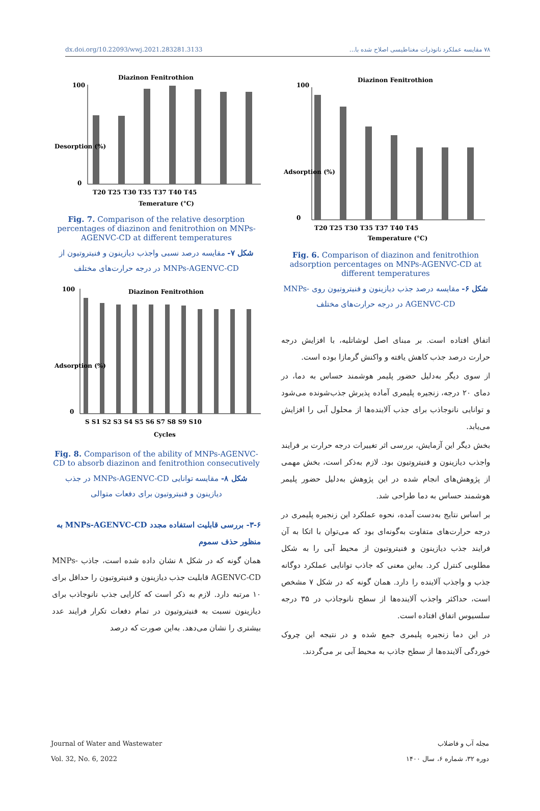dx.doi.org/10.22093/wwj.2021.283281.3133 ۷۸ مقایسه عملکرد نانوذرات مغناطیسی اصلاح شده با...
Diazinon Fenitrothion
100
0
T20 T25 T30 T35 T37 T40 T45
Temperature (°C)
Adsorption (%)
Fig. 6. Comparison of diazinon and fenitrothion adsorption percentages on MNPs-AGENVC-CD at different temperatures
شکل ۶- مقایسه درصد جذب دیازینون و فنیتروتیون روی MNPs-AGENVC-CD در درجه حرارت‌های مختلف
اتفاق افتاده است. بر مبنای اصل لوشاتلیه، با افزایش درجه حرارت درصد جذب کاهش یافته و واکنش گرمازا بوده است.
از سوی دیگر به‌دلیل حضور پلیمر هوشمند حساس به دما، در دمای ۲۰ درجه، زنجیره پلیمری آماده پذیرش جذب‌شونده می‌شود و توانایی نانوجاذب برای جذب آلاینده‌ها از محلول آبی را افزایش می‌یابد.
بخش دیگر این آزمایش، بررسی اثر تغییرات درجه حرارت بر فرایند واجذب دیازینون و فنیتروتیون بود. لازم به‌ذکر است، بخش مهمی از پژوهش‌های انجام شده در این پژوهش به‌دلیل حضور پلیمر هوشمند حساس به دما طراحی شد.
بر اساس نتایج به‌دست آمده، نحوه عملکرد این زنجیره پلیمری در درجه حرارت‌های متفاوت به‌گونه‌ای بود که می‌توان با اتکا به آن فرایند جذب دیازینون و فنیتروتیون از محیط آبی را به شکل مطلوبی کنترل کرد. به‌این معنی که جاذب توانایی عملکرد دوگانه جذب و واجذب آلاینده را دارد. همان گونه که در شکل ۷ مشخص است، حداکثر واجذب آلاینده‌ها از سطح نانوجاذب در ۳۵ درجه سلسیوس اتفاق افتاده است.
در این دما زنجیره پلیمری جمع شده و در نتیجه این چروک خوردگی آلاینده‌ها از سطح جاذب به محیط آبی بر می‌گردند.
Diazinon Fenitrothion
100
0
T20 T25 T30 T35 T37 T40 T45
Temerature (°C)
Desorption (%)
Fig. 7. Comparison of the relative desorption percentages of diazinon and fenitrothion on MNPs-AGENVC-CD at different temperatures
شکل ۷- مقایسه درصد نسبی واجذب دیازینون و فنیتروتیون از MNPs-AGENVC-CD در درجه حرارت‌های مختلف
Diazinon Fenitrothion
100
0
S S1 S2 S3 S4 S5 S6 S7 S8 S9 S10
Cycles
Adsorption (%)
Fig. 8. Comparison of the ability of MNPs-AGENVC-CD to absorb diazinon and fenitrothion consecutively
شکل ۸- مقایسه توانایی MNPs-AGENVC-CD در جذب دیازینون و فنیتروتیون برای دفعات متوالی
۳-۶- بررسی قابلیت استفاده مجدد MNPs-AGENVC-CD به منظور حذف سموم
همان گونه که در شکل ۸ نشان داده شده است، جاذب MNPs-AGENVC-CD قابلیت جذب دیازینون و فنیتروتیون را حداقل برای ۱۰ مرتبه دارد. لازم به ذکر است که کارایی جذب نانوجاذب برای دیازینون نسبت به فنیتروتیون در تمام دفعات تکرار فرایند عدد بیشتری را نشان می‌دهد. به‌این صورت که درصد
Journal of Water and Wastewater
Vol. 32, No. 6, 2022
مجله آب و فاضلاب
دوره ۳۲، شماره ۶، سال ۱۴۰۰